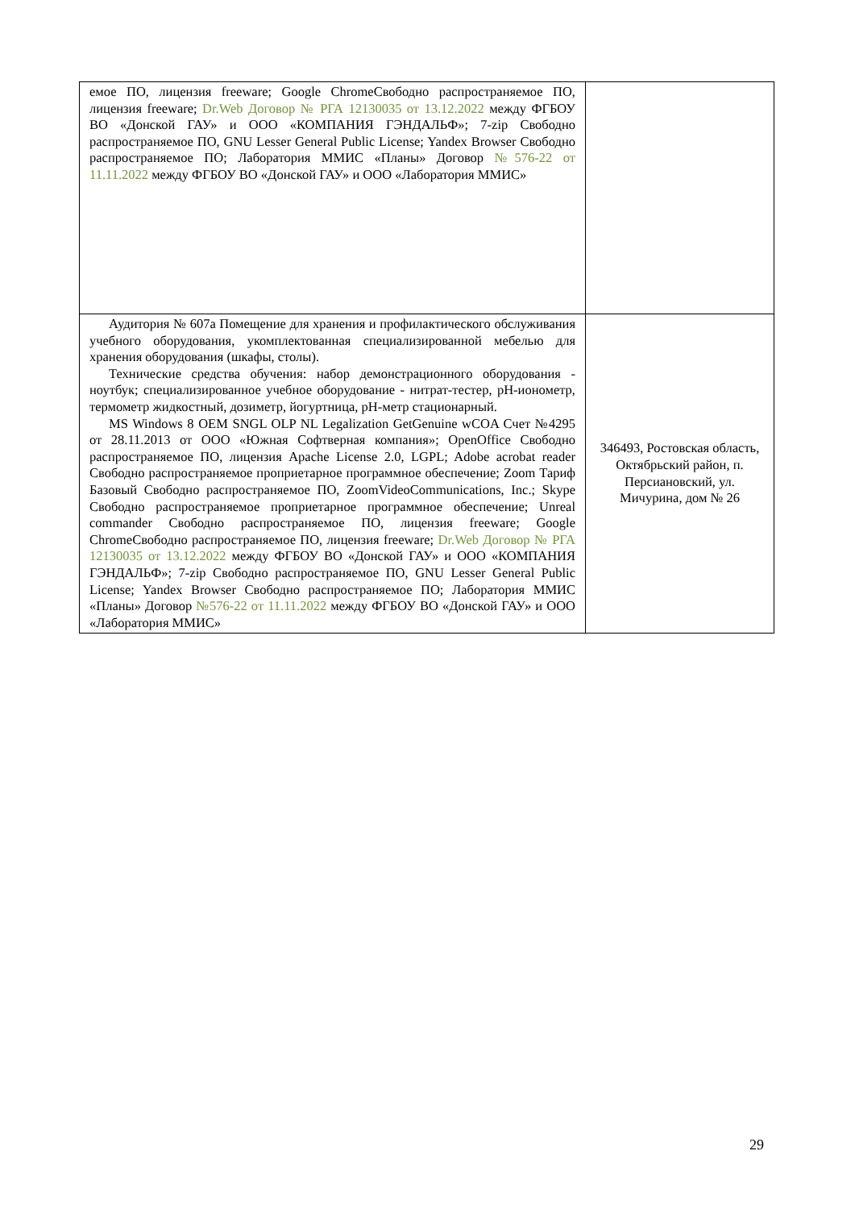| емое ПО, лицензия freeware; Google ChromeСвободно распространяемое ПО, лицензия freeware; Dr.Web Договор № РГА 12130035 от 13.12.2022 между ФГБОУ ВО «Донской ГАУ» и ООО «КОМПАНИЯ ГЭНДАЛЬФ»; 7-zip Свободно распространяемое ПО, GNU Lesser General Public License; Yandex Browser Свободно распространяемое ПО; Лаборатория ММИС «Планы» Договор №576-22 от 11.11.2022 между ФГБОУ ВО «Донской ГАУ» и ООО «Лаборатория ММИС» | |
| Аудитория № 607а Помещение для хранения и профилактического обслуживания учебного оборудования, укомплектованная специализированной мебелью для хранения оборудования (шкафы, столы). Технические средства обучения: набор демонстрационного оборудования - ноутбук; специализированное учебное оборудование - нитрат-тестер, pH-ионометр, термометр жидкостный, дозиметр, йогуртница, pH-метр стационарный. MS Windows 8 OEM SNGL OLP NL Legalization GetGenuine wCOA Счет №4295 от 28.11.2013 от ООО «Южная Софтверная компания»; OpenOffice Свободно распространяемое ПО, лицензия Apache License 2.0, LGPL; Adobe acrobat reader Свободно распространяемое проприетарное программное обеспечение; Zoom Тариф Базовый Свободно распространяемое ПО, ZoomVideoCommunications, Inc.; Skype Свободно распространяемое проприетарное программное обеспечение; Unreal commander Свободно распространяемое ПО, лицензия freeware; Google ChromeСвободно распространяемое ПО, лицензия freeware; Dr.Web Договор № РГА 12130035 от 13.12.2022 между ФГБОУ ВО «Донской ГАУ» и ООО «КОМПАНИЯ ГЭНДАЛЬФ»; 7-zip Свободно распространяемое ПО, GNU Lesser General Public License; Yandex Browser Свободно распространяемое ПО; Лаборатория ММИС «Планы» Договор №576-22 от 11.11.2022 между ФГБОУ ВО «Донской ГАУ» и ООО «Лаборатория ММИС» | 346493, Ростовская область, Октябрьский район, п. Персиановский, ул. Мичурина, дом № 26 |
29